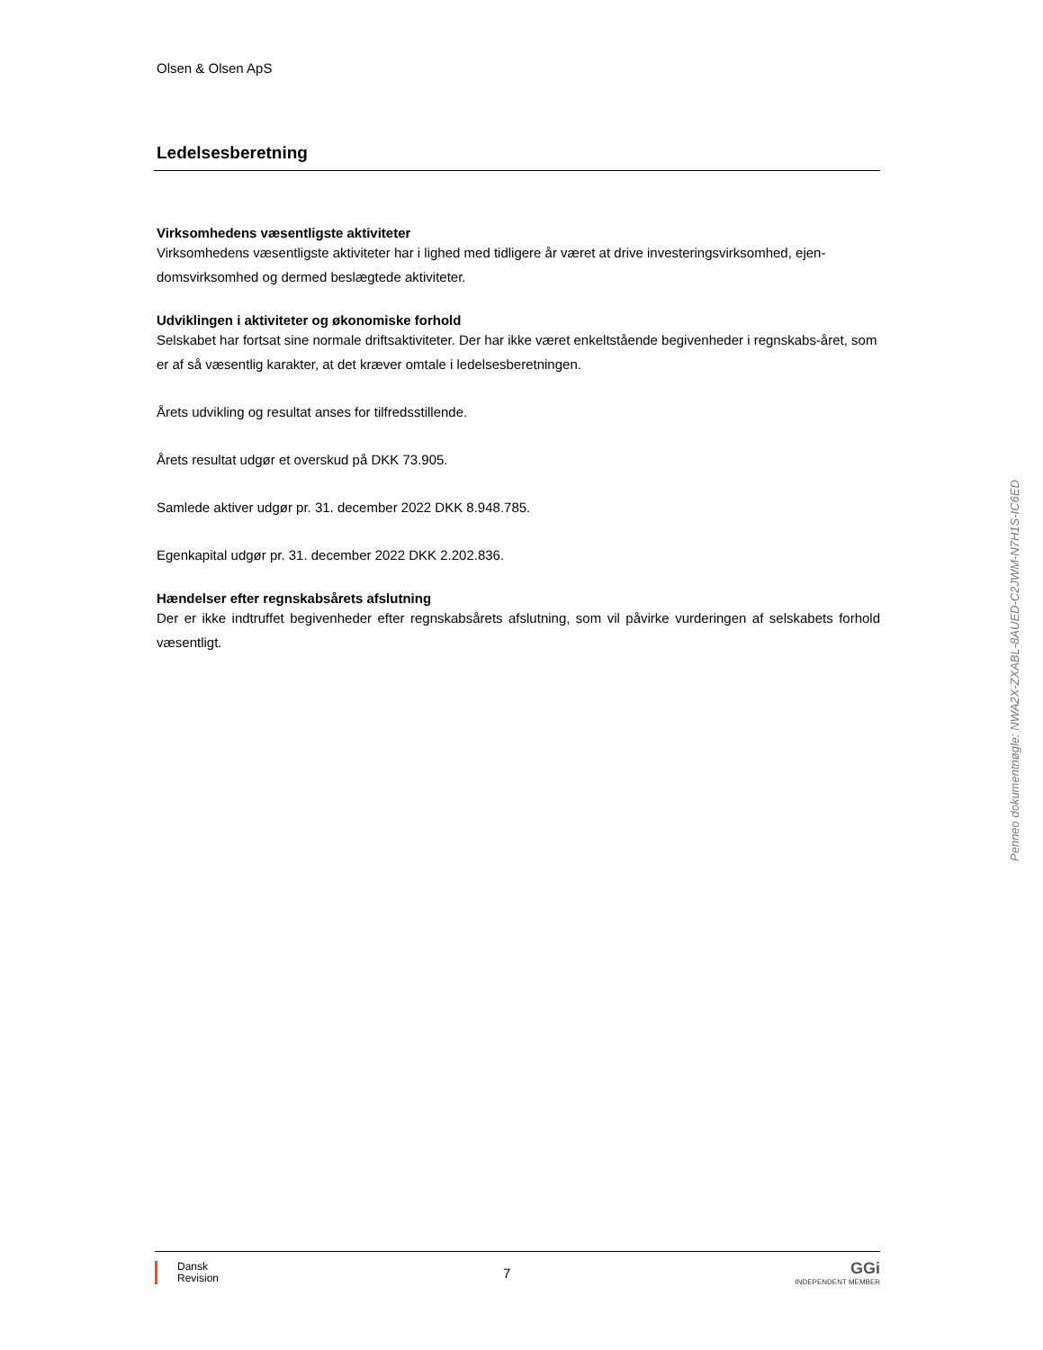Olsen & Olsen ApS
Ledelsesberetning
Virksomhedens væsentligste aktiviteter
Virksomhedens væsentligste aktiviteter har i lighed med tidligere år været at drive investeringsvirksomhed, ejen-domsvirksomhed og dermed beslægtede aktiviteter.
Udviklingen i aktiviteter og økonomiske forhold
Selskabet har fortsat sine normale driftsaktiviteter. Der har ikke været enkeltstående begivenheder i regnskabs-året, som er af så væsentlig karakter, at det kræver omtale i ledelsesberetningen.
Årets udvikling og resultat anses for tilfredsstillende.
Årets resultat udgør et overskud på DKK 73.905.
Samlede aktiver udgør pr. 31. december 2022 DKK 8.948.785.
Egenkapital udgør pr. 31. december 2022 DKK 2.202.836.
Hændelser efter regnskabsårets afslutning
Der er ikke indtruffet begivenheder efter regnskabsårets afslutning, som vil påvirke vurderingen af selskabets forhold væsentligt.
Penneo dokumentnøgle: NWA2X-ZXABL-8AUED-C2JWM-N7H1S-IC6ED
Dansk
Revision
7
GGi
INDEPENDENT MEMBER